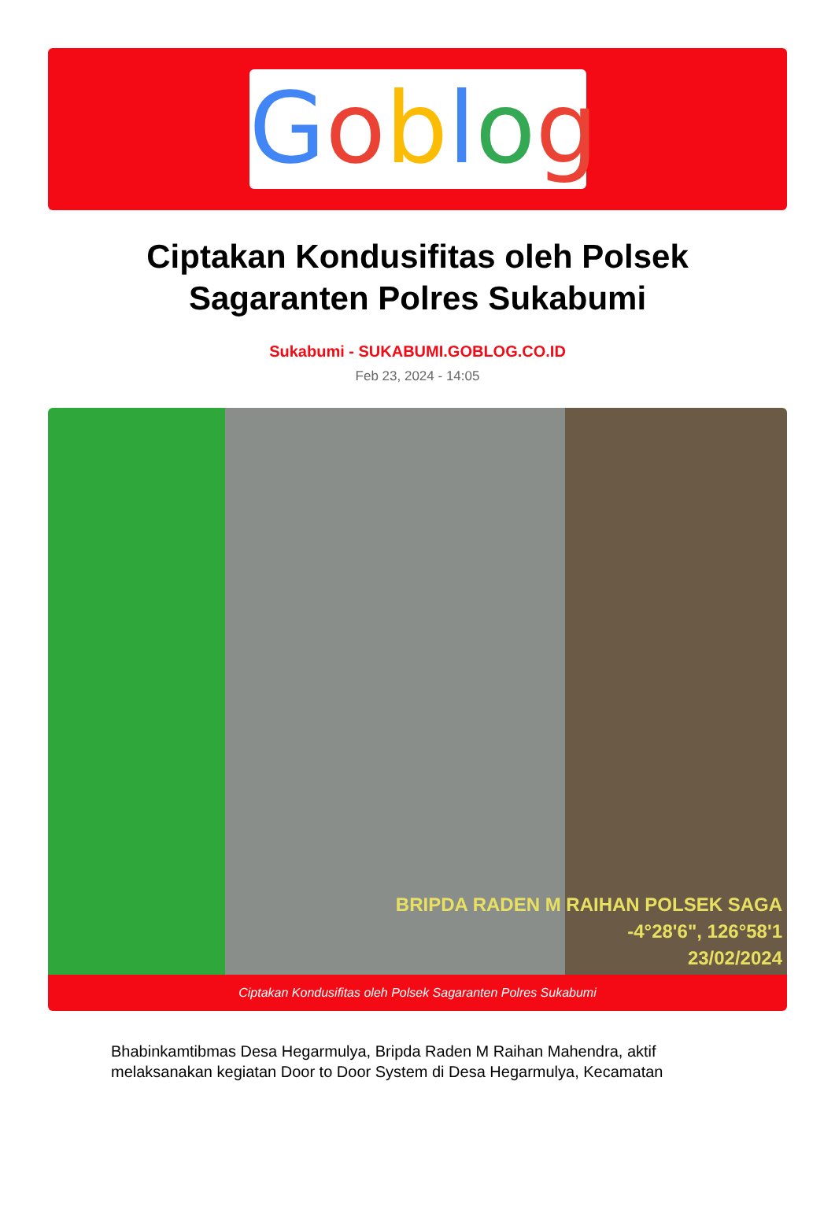Goblog
Ciptakan Kondusifitas oleh Polsek Sagaranten Polres Sukabumi
Sukabumi - SUKABUMI.GOBLOG.CO.ID
Feb 23, 2024 - 14:05
BRIPDA RADEN M RAIHAN POLSEK SAGA
-4°28'6", 126°58'1
23/02/2024
Ciptakan Kondusifitas oleh Polsek Sagaranten Polres Sukabumi
Bhabinkamtibmas Desa Hegarmulya, Bripda Raden M Raihan Mahendra, aktif melaksanakan kegiatan Door to Door System di Desa Hegarmulya, Kecamatan